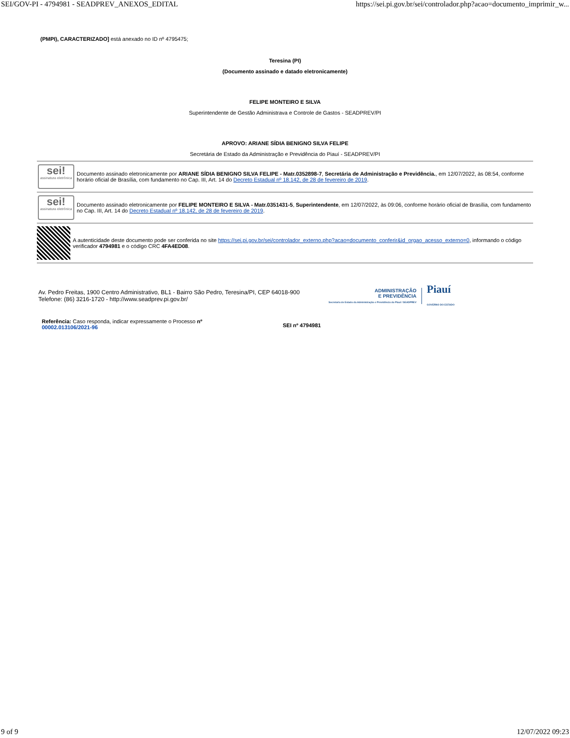SEI/GOV-PI - 4794981 - SEADPREV_ANEXOS_EDITAL https://sei.pi.gov.br/sei/controlador.php?acao=documento_imprimir_w...
(PMPI), CARACTERIZADO] está anexado no ID nº 4795475;
Teresina (PI)
(Documento assinado e datado eletronicamente)
FELIPE MONTEIRO E SILVA
Superintendente de Gestão Administrava e Controle de Gastos - SEADPREV/PI
APROVO: ARIANE SÍDIA BENIGNO SILVA FELIPE
Secretária de Estado da Administração e Previdência do Piauí - SEADPREV/PI
sei!
assinatura eletrônica
Documento assinado eletronicamente por ARIANE SÍDIA BENIGNO SILVA FELIPE - Matr.0352898-7, Secretária de Administração e Previdência., em 12/07/2022, às 08:54, conforme horário oficial de Brasília, com fundamento no Cap. III, Art. 14 do Decreto Estadual nº 18.142, de 28 de fevereiro de 2019.
sei!
assinatura eletrônica
Documento assinado eletronicamente por FELIPE MONTEIRO E SILVA - Matr.0351431-5, Superintendente, em 12/07/2022, às 09:06, conforme horário oficial de Brasília, com fundamento no Cap. III, Art. 14 do Decreto Estadual nº 18.142, de 28 de fevereiro de 2019.
A autenticidade deste documento pode ser conferida no site https://sei.pi.gov.br/sei/controlador_externo.php?acao=documento_conferir&id_orgao_acesso_externo=0, informando o código verificador 4794981 e o código CRC 4FA4ED08.
Av. Pedro Freitas, 1900 Centro Administrativo, BL1 - Bairro São Pedro, Teresina/PI, CEP 64018-900
Telefone: (86) 3216-1720 - http://www.seadprev.pi.gov.br/
ADMINISTRAÇÃO
E PREVIDÊNCIA
Secretaria de Estado da Administração e Previdência do Piauí / SEADPREV
Piauí
GOVERNO DO ESTADO
Referência: Caso responda, indicar expressamente o Processo nº
00002.013106/2021-96
SEI nº 4794981
9 of 9 12/07/2022 09:23